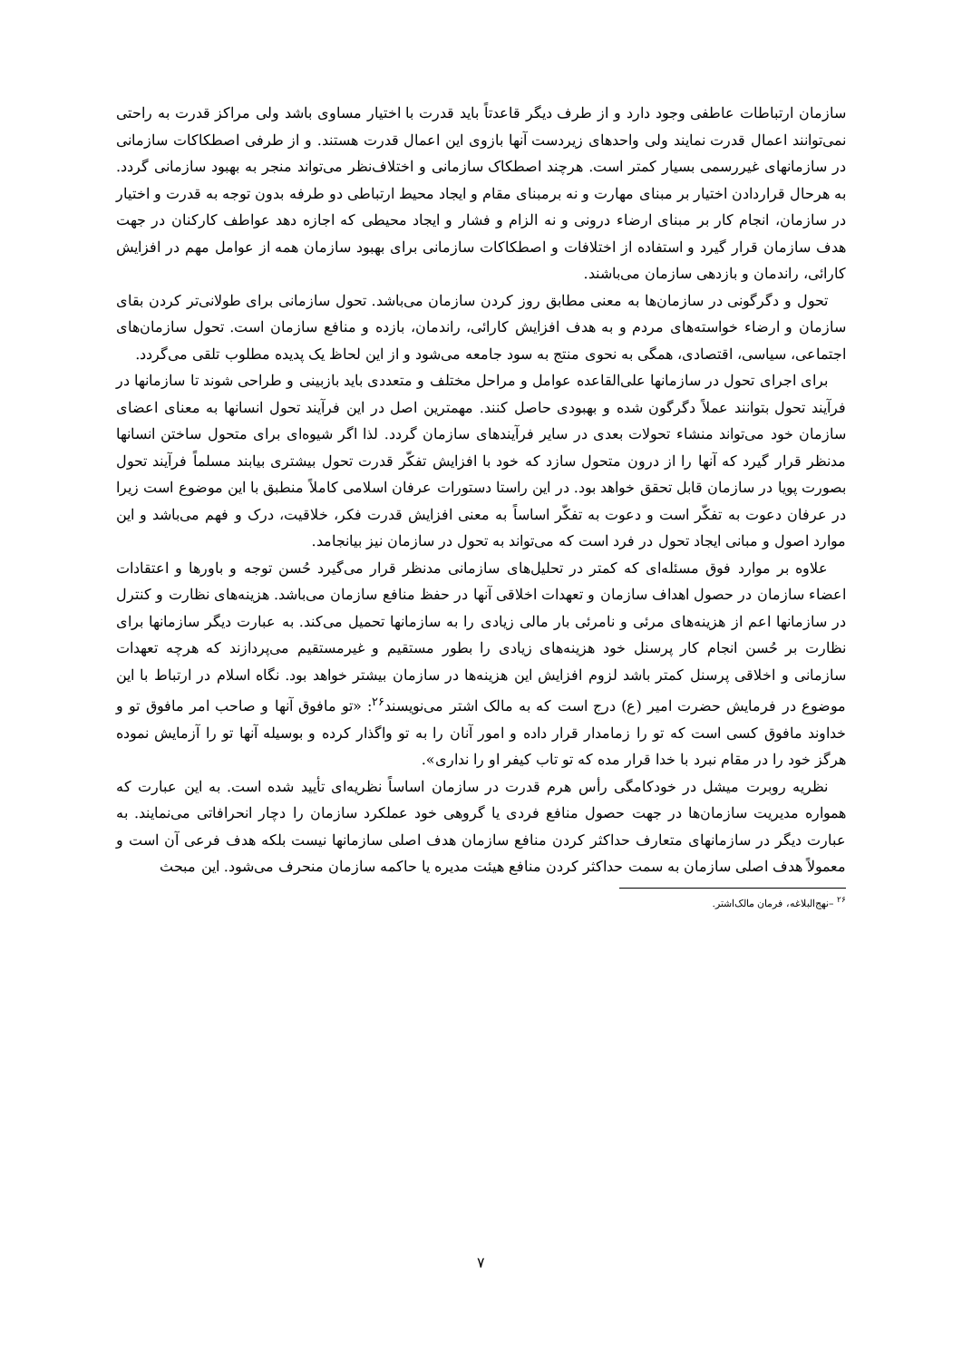سازمان ارتباطات عاطفی وجود دارد و از طرف دیگر قاعدتاً باید قدرت با اختیار مساوی باشد ولی مراکز قدرت به راحتی نمی‌توانند اعمال قدرت نمایند ولی واحدهای زیردست آنها بازوی این اعمال قدرت هستند. و از طرفی اصطکاکات سازمانی در سازمانهای غیررسمی بسیار کمتر است. هرچند اصطکاک سازمانی و اختلاف‌نظر می‌تواند منجر به بهبود سازمانی گردد. به هرحال قراردادن اختیار بر مبنای مهارت و نه برمبنای مقام و ایجاد محیط ارتباطی دو طرفه بدون توجه به قدرت و اختیار در سازمان، انجام کار بر مبنای ارضاء درونی و نه الزام و فشار و ایجاد محیطی که اجازه دهد عواطف کارکنان در جهت هدف سازمان قرار گیرد و استفاده از اختلافات و اصطکاکات سازمانی برای بهبود سازمان همه از عوامل مهم در افزایش کارائی، راندمان و بازدهی سازمان می‌باشند.
تحول و دگرگونی در سازمان‌ها به معنی مطابق روز کردن سازمان می‌باشد. تحول سازمانی برای طولانی‌تر کردن بقای سازمان و ارضاء خواسته‌های مردم و به هدف افزایش کارائی، راندمان، بازده و منافع سازمان است. تحول سازمان‌های اجتماعی، سیاسی، اقتصادی، همگی به نحوی منتج به سود جامعه می‌شود و از این لحاظ یک پدیده مطلوب تلقی می‌گردد.
برای اجرای تحول در سازمانها علی‌القاعده عوامل و مراحل مختلف و متعددی باید بازبینی و طراحی شوند تا سازمانها در فرآیند تحول بتوانند عملاً دگرگون شده و بهبودی حاصل کنند. مهمترین اصل در این فرآیند تحول انسانها به معنای اعضای سازمان خود می‌تواند منشاء تحولات بعدی در سایر فرآیندهای سازمان گردد. لذا اگر شیوه‌ای برای متحول ساختن انسانها مدنظر قرار گیرد که آنها را از درون متحول سازد که خود با افزایش تفکّر قدرت تحول بیشتری بیابند مسلماً فرآیند تحول بصورت پویا در سازمان قابل تحقق خواهد بود. در این راستا دستورات عرفان اسلامی کاملاً منطبق با این موضوع است زیرا در عرفان دعوت به تفکّر است و دعوت به تفکّر اساساً به معنی افزایش قدرت فکر، خلاقیت، درک و فهم می‌باشد و این موارد اصول و مبانی ایجاد تحول در فرد است که می‌تواند به تحول در سازمان نیز بیانجامد.
علاوه بر موارد فوق مسئله‌ای که کمتر در تحلیل‌های سازمانی مدنظر قرار می‌گیرد حُسن توجه و باورها و اعتقادات اعضاء سازمان در حصول اهداف سازمان و تعهدات اخلاقی آنها در حفظ منافع سازمان می‌باشد. هزینه‌های نظارت و کنترل در سازمانها اعم از هزینه‌های مرئی و نامرئی بار مالی زیادی را به سازمانها تحمیل می‌کند. به عبارت دیگر سازمانها برای نظارت بر حُسن انجام کار پرسنل خود هزینه‌های زیادی را بطور مستقیم و غیرمستقیم می‌پردازند که هرچه تعهدات سازمانی و اخلاقی پرسنل کمتر باشد لزوم افزایش این هزینه‌ها در سازمان بیشتر خواهد بود. نگاه اسلام در ارتباط با این موضوع در فرمایش حضرت امیر (ع) درج است که به مالک اشتر می‌نویسند<sup>۲۶</sup>: «تو مافوق آنها و صاحب امر مافوق تو و خداوند مافوق کسی است که تو را زمامدار قرار داده و امور آنان را به تو واگذار کرده و بوسیله آنها تو را آزمایش نموده هرگز خود را در مقام نبرد با خدا قرار مده که تو تاب کیفر او را نداری».
نظریه روبرت میشل در خودکامگی رأس هرم قدرت در سازمان اساساً نظریه‌ای تأیید شده است. به این عبارت که همواره مدیریت سازمان‌ها در جهت حصول منافع فردی یا گروهی خود عملکرد سازمان را دچار انحرافاتی می‌نمایند. به عبارت دیگر در سازمانهای متعارف حداکثر کردن منافع سازمان هدف اصلی سازمانها نیست بلکه هدف فرعی آن است و معمولاً هدف اصلی سازمان به سمت حداکثر کردن منافع هیئت مدیره یا حاکمه سازمان منحرف می‌شود. این مبحث
<sup>۲۶</sup> –نهج‌البلاغه، فرمان مالک‌اشتر.
۷